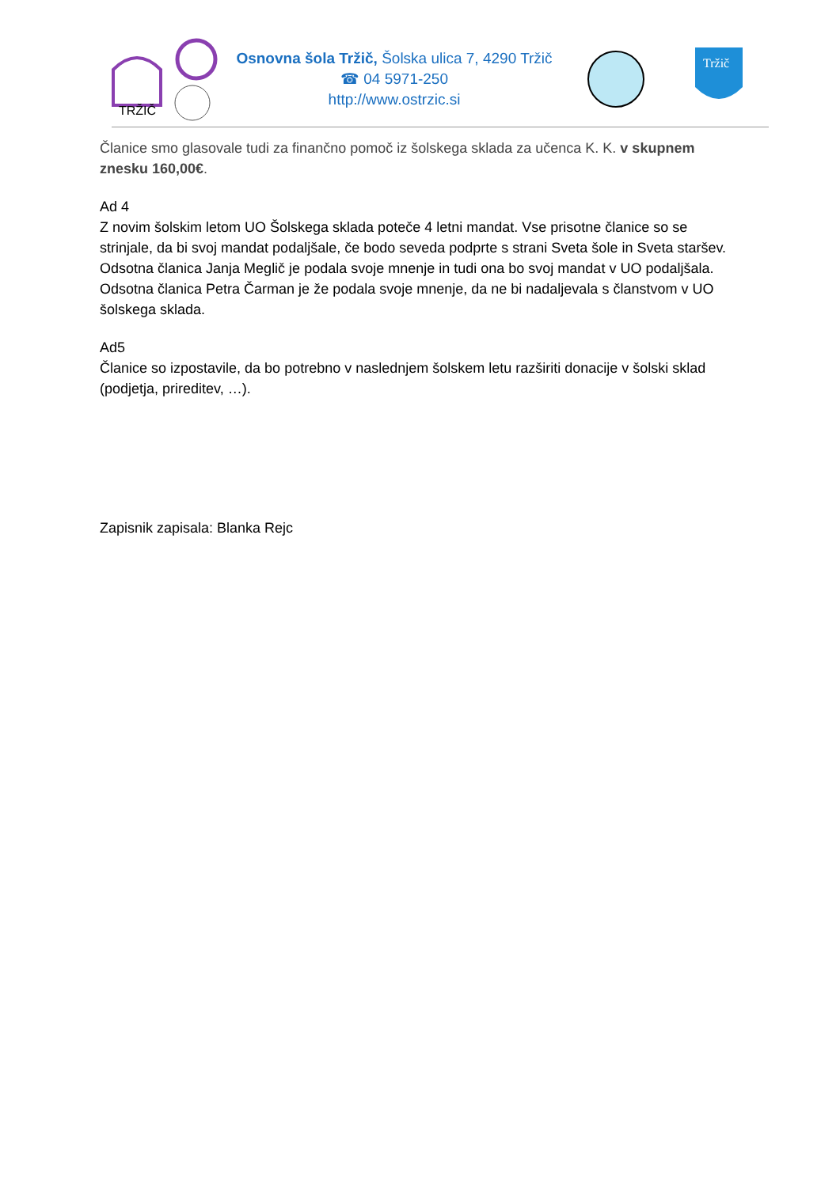TRŽIČ
Osnovna šola Tržič, Šolska ulica 7, 4290 Tržič
☎ 04 5971-250
http://www.ostrzic.si
Tržič
Članice smo glasovale tudi za finančno pomoč iz šolskega sklada za učenca K. K. v skupnem znesku 160,00€.
Ad 4
Z novim šolskim letom UO Šolskega sklada poteče 4 letni mandat. Vse prisotne članice so se strinjale, da bi svoj mandat podaljšale, če bodo seveda podprte s strani Sveta šole in Sveta staršev.
Odsotna članica Janja Meglič je podala svoje mnenje in tudi ona bo svoj mandat v UO podaljšala.
Odsotna članica Petra Čarman je že podala svoje mnenje, da ne bi nadaljevala s članstvom v UO šolskega sklada.
Ad5
Članice so izpostavile, da bo potrebno v naslednjem šolskem letu razširiti donacije v šolski sklad (podjetja, prireditev, …).
Zapisnik zapisala: Blanka Rejc